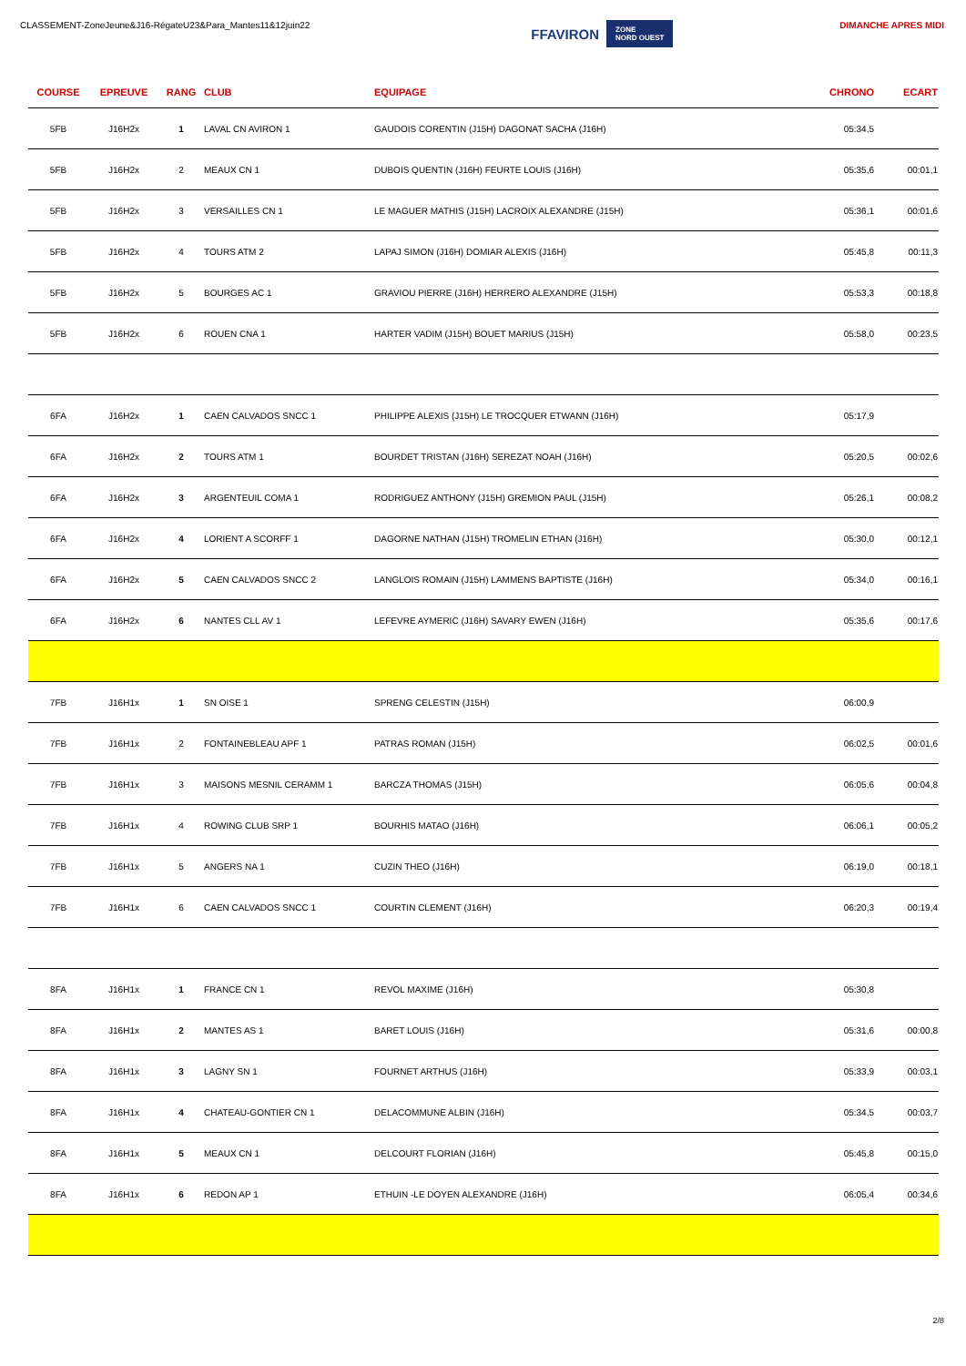CLASSEMENT-ZoneJeune&J16-RégateU23&Para_Mantes11&12juin22
FFAVIRON ZONE
NORD OUEST
DIMANCHE APRES MIDI
| COURSE | EPREUVE | RANG | CLUB | EQUIPAGE | CHRONO | ECART |
| --- | --- | --- | --- | --- | --- | --- |
| 5FB | J16H2x | 1 | LAVAL CN AVIRON 1 | GAUDOIS CORENTIN (J15H) DAGONAT SACHA (J16H) | 05:34,5 | |
| 5FB | J16H2x | 2 | MEAUX CN 1 | DUBOIS QUENTIN (J16H) FEURTE LOUIS (J16H) | 05:35,6 | 00:01,1 |
| 5FB | J16H2x | 3 | VERSAILLES CN 1 | LE MAGUER MATHIS (J15H) LACROIX ALEXANDRE (J15H) | 05:36,1 | 00:01,6 |
| 5FB | J16H2x | 4 | TOURS ATM 2 | LAPAJ SIMON (J16H) DOMIAR ALEXIS (J16H) | 05:45,8 | 00:11,3 |
| 5FB | J16H2x | 5 | BOURGES AC 1 | GRAVIOU PIERRE (J16H) HERRERO ALEXANDRE (J15H) | 05:53,3 | 00:18,8 |
| 5FB | J16H2x | 6 | ROUEN CNA 1 | HARTER VADIM (J15H) BOUET MARIUS (J15H) | 05:58,0 | 00:23,5 |
| 6FA | J16H2x | 1 | CAEN CALVADOS SNCC 1 | PHILIPPE ALEXIS (J15H) LE TROCQUER ETWANN (J16H) | 05:17,9 | |
| 6FA | J16H2x | 2 | TOURS ATM 1 | BOURDET TRISTAN (J16H) SEREZAT NOAH (J16H) | 05:20,5 | 00:02,6 |
| 6FA | J16H2x | 3 | ARGENTEUIL COMA 1 | RODRIGUEZ ANTHONY (J15H) GREMION PAUL (J15H) | 05:26,1 | 00:08,2 |
| 6FA | J16H2x | 4 | LORIENT A SCORFF 1 | DAGORNE NATHAN (J15H) TROMELIN ETHAN (J16H) | 05:30,0 | 00:12,1 |
| 6FA | J16H2x | 5 | CAEN CALVADOS SNCC 2 | LANGLOIS ROMAIN (J15H) LAMMENS BAPTISTE (J16H) | 05:34,0 | 00:16,1 |
| 6FA | J16H2x | 6 | NANTES CLL AV 1 | LEFEVRE AYMERIC (J16H) SAVARY EWEN (J16H) | 05:35,6 | 00:17,6 |
| 7FB | J16H1x | 1 | SN OISE 1 | SPRENG CELESTIN (J15H) | 06:00,9 | |
| 7FB | J16H1x | 2 | FONTAINEBLEAU APF 1 | PATRAS ROMAN (J15H) | 06:02,5 | 00:01,6 |
| 7FB | J16H1x | 3 | MAISONS MESNIL CERAMM 1 | BARCZA THOMAS (J15H) | 06:05,6 | 00:04,8 |
| 7FB | J16H1x | 4 | ROWING CLUB SRP 1 | BOURHIS MATAO (J16H) | 06:06,1 | 00:05,2 |
| 7FB | J16H1x | 5 | ANGERS NA 1 | CUZIN THEO (J16H) | 06:19,0 | 00:18,1 |
| 7FB | J16H1x | 6 | CAEN CALVADOS SNCC 1 | COURTIN CLEMENT (J16H) | 06:20,3 | 00:19,4 |
| 8FA | J16H1x | 1 | FRANCE CN 1 | REVOL MAXIME (J16H) | 05:30,8 | |
| 8FA | J16H1x | 2 | MANTES AS 1 | BARET LOUIS (J16H) | 05:31,6 | 00:00,8 |
| 8FA | J16H1x | 3 | LAGNY SN 1 | FOURNET ARTHUS (J16H) | 05:33,9 | 00:03,1 |
| 8FA | J16H1x | 4 | CHATEAU-GONTIER CN 1 | DELACOMMUNE ALBIN (J16H) | 05:34,5 | 00:03,7 |
| 8FA | J16H1x | 5 | MEAUX CN 1 | DELCOURT FLORIAN (J16H) | 05:45,8 | 00:15,0 |
| 8FA | J16H1x | 6 | REDON AP 1 | ETHUIN -LE DOYEN ALEXANDRE (J16H) | 06:05,4 | 00:34,6 |
2/8